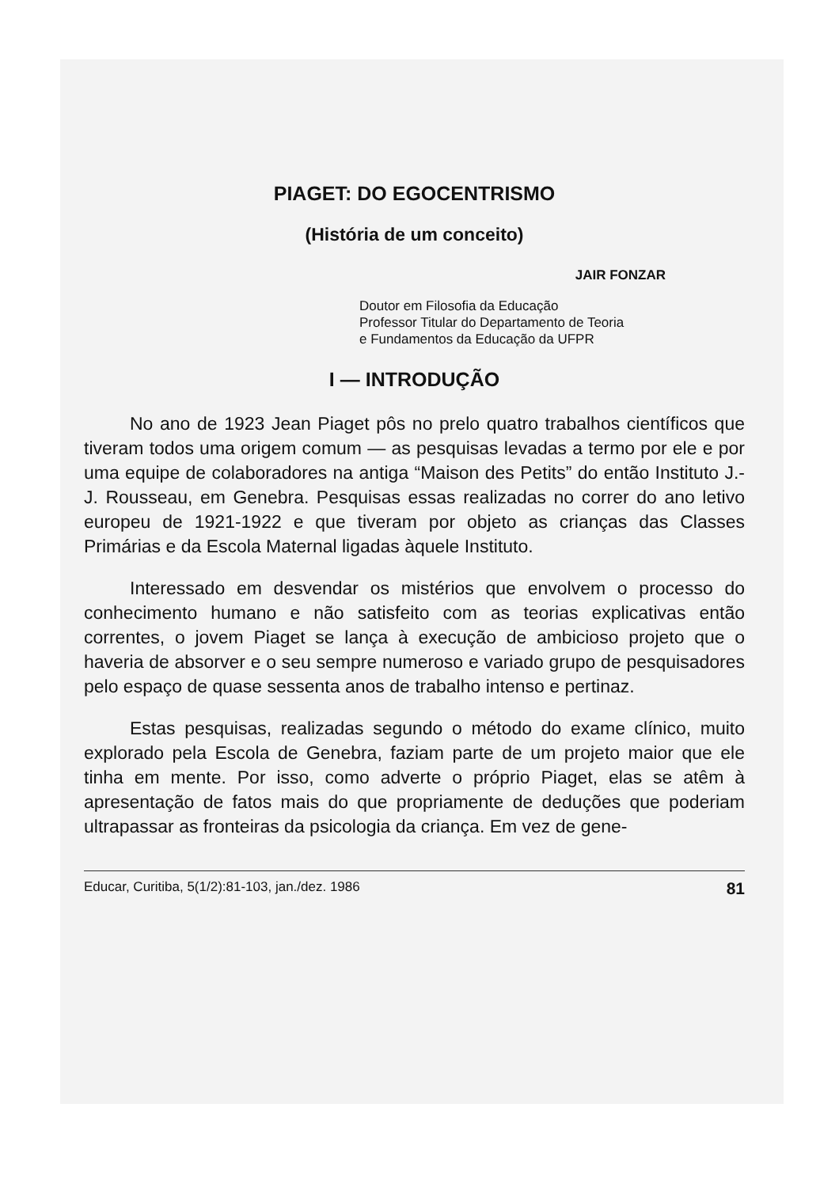PIAGET: DO EGOCENTRISMO
(História de um conceito)
JAIR FONZAR
Doutor em Filosofia da Educação
Professor Titular do Departamento de Teoria
e Fundamentos da Educação da UFPR
I — INTRODUÇÃO
No ano de 1923 Jean Piaget pôs no prelo quatro trabalhos científicos que tiveram todos uma origem comum — as pesquisas levadas a termo por ele e por uma equipe de colaboradores na antiga “Maison des Petits” do então Instituto J.-J. Rousseau, em Genebra. Pesquisas essas realizadas no correr do ano letivo europeu de 1921-1922 e que tiveram por objeto as crianças das Classes Primárias e da Escola Maternal ligadas àquele Instituto.
Interessado em desvendar os mistérios que envolvem o processo do conhecimento humano e não satisfeito com as teorias explicativas então correntes, o jovem Piaget se lança à execução de ambicioso projeto que o haveria de absorver e o seu sempre numeroso e variado grupo de pesquisadores pelo espaço de quase sessenta anos de trabalho intenso e pertinaz.
Estas pesquisas, realizadas segundo o método do exame clínico, muito explorado pela Escola de Genebra, faziam parte de um projeto maior que ele tinha em mente. Por isso, como adverte o próprio Piaget, elas se atêm à apresentação de fatos mais do que propriamente de deduções que poderiam ultrapassar as fronteiras da psicologia da criança. Em vez de gene-
Educar, Curitiba, 5(1/2):81-103, jan./dez. 1986 81